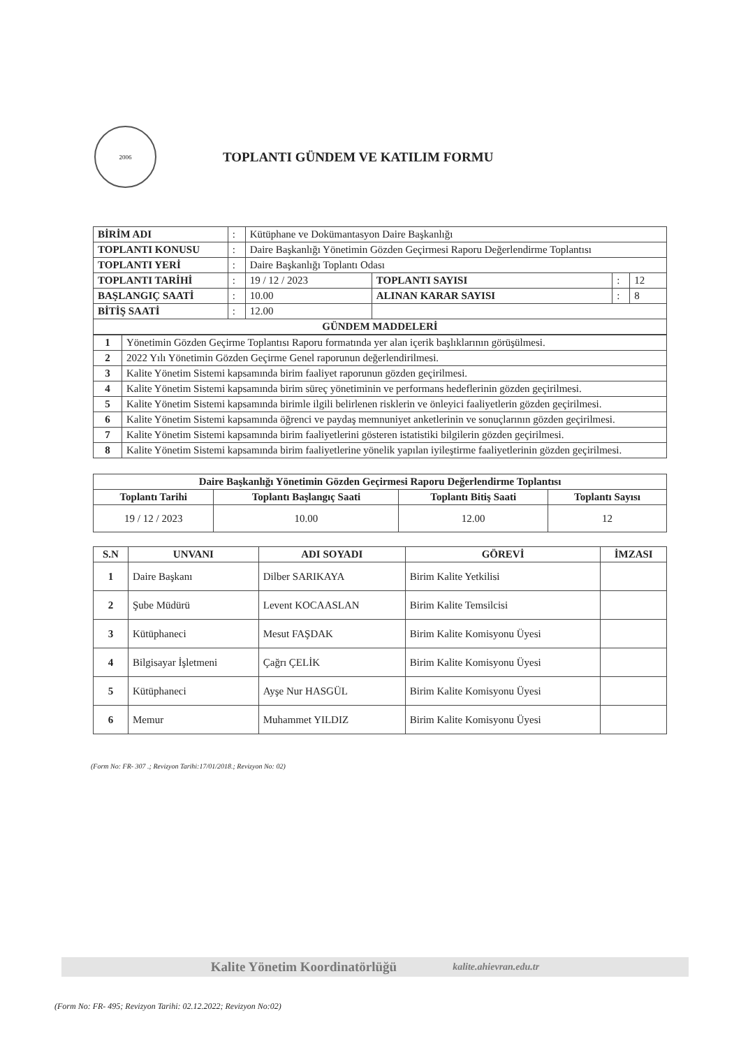2006
TOPLANTI GÜNDEM VE KATILIM FORMU
| BİRİM ADI | : | Kütüphane ve Dokümantasyon Daire Başkanlığı | | | |
| TOPLANTI KONUSU | : | Daire Başkanlığı Yönetimin Gözden Geçirmesi Raporu Değerlendirme Toplantısı | | | |
| TOPLANTI YERİ | : | Daire Başkanlığı Toplantı Odası | | | |
| TOPLANTI TARİHİ | : | 19 / 12 / 2023 | TOPLANTI SAYISI | : | 12 |
| BAŞLANGIÇ SAATİ | : | 10.00 | ALINAN KARAR SAYISI | : | 8 |
| BİTİŞ SAATİ | : | 12.00 | | | |
| GÜNDEM MADDELERİ | | | | | |
| 1 | Yönetimin Gözden Geçirme Toplantısı Raporu formatında yer alan içerik başlıklarının görüşülmesi. |
| 2 | 2022 Yılı Yönetimin Gözden Geçirme Genel raporunun değerlendirilmesi. |
| 3 | Kalite Yönetim Sistemi kapsamında birim faaliyet raporunun gözden geçirilmesi. |
| 4 | Kalite Yönetim Sistemi kapsamında birim süreç yönetiminin ve performans hedeflerinin gözden geçirilmesi. |
| 5 | Kalite Yönetim Sistemi kapsamında birimle ilgili belirlenen risklerin ve önleyici faaliyetlerin gözden geçirilmesi. |
| 6 | Kalite Yönetim Sistemi kapsamında öğrenci ve paydaş memnuniyet anketlerinin ve sonuçlarının gözden geçirilmesi. |
| 7 | Kalite Yönetim Sistemi kapsamında birim faaliyetlerini gösteren istatistiki bilgilerin gözden geçirilmesi. |
| 8 | Kalite Yönetim Sistemi kapsamında birim faaliyetlerine yönelik yapılan iyileştirme faaliyetlerinin gözden geçirilmesi. |
| Daire Başkanlığı Yönetimin Gözden Geçirmesi Raporu Değerlendirme Toplantısı | | | |
| --- | --- | --- | --- |
| Toplantı Tarihi | Toplantı Başlangıç Saati | Toplantı Bitiş Saati | Toplantı Sayısı |
| 19 / 12 / 2023 | 10.00 | 12.00 | 12 |
| S.N | UNVANI | ADI SOYADI | GÖREVİ | İMZASI |
| --- | --- | --- | --- | --- |
| 1 | Daire Başkanı | Dilber SARIKAYA | Birim Kalite Yetkilisi | |
| 2 | Şube Müdürü | Levent KOCAASLAN | Birim Kalite Temsilcisi | |
| 3 | Kütüphaneci | Mesut FAŞDAK | Birim Kalite Komisyonu Üyesi | |
| 4 | Bilgisayar İşletmeni | Çağrı ÇELİK | Birim Kalite Komisyonu Üyesi | |
| 5 | Kütüphaneci | Ayşe Nur HASGÜL | Birim Kalite Komisyonu Üyesi | |
| 6 | Memur | Muhammet YILDIZ | Birim Kalite Komisyonu Üyesi | |
(Form No: FR- 307 .; Revizyon Tarihi:17/01/2018.; Revizyon No: 02)
Kalite Yönetim Koordinatörlüğü kalite.ahievran.edu.tr
(Form No: FR- 495; Revizyon Tarihi: 02.12.2022; Revizyon No:02)